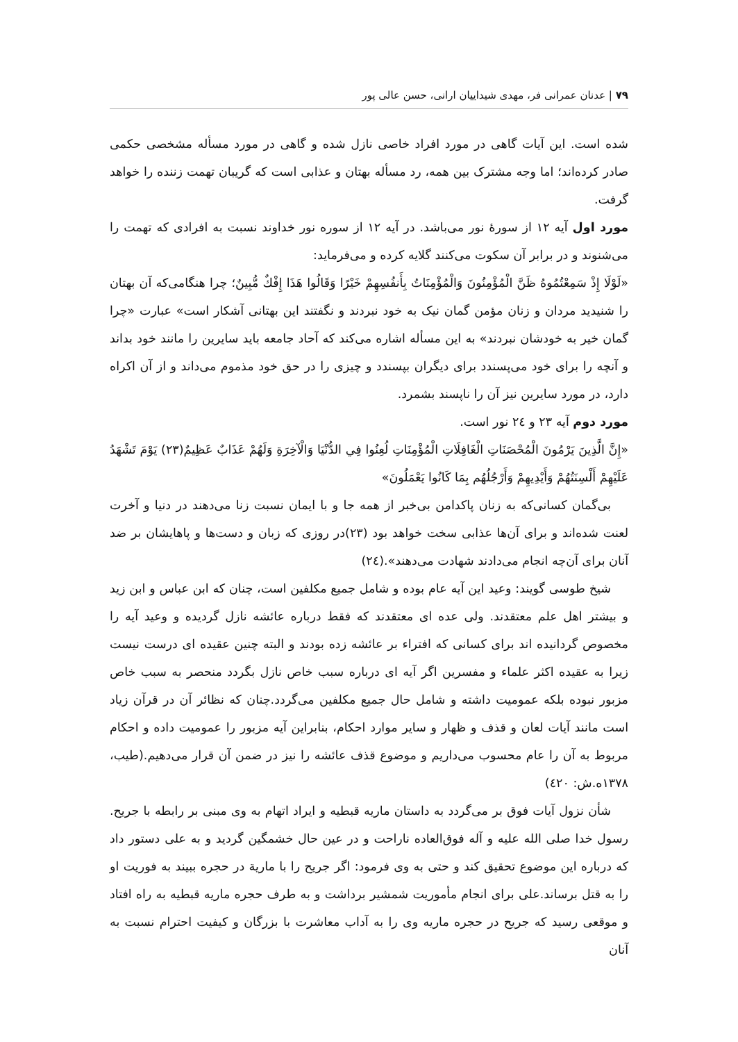۷۹ | عدنان عمرانی فر، مهدی شیداییان ارانی، حسن عالی پور
شده است. این آیات گاهی در مورد افراد خاصی نازل شده و گاهی در مورد مسأله مشخصی حکمی صادر کرده‌اند؛ اما وجه مشترک بین همه، رد مسأله بهتان و عذابی است که گریبان تهمت زننده را خواهد گرفت.
مورد اول آیه ۱۲ از سورهٔ نور می‌باشد. در آیه ۱۲ از سوره نور خداوند نسبت به افرادی که تهمت را می‌شنوند و در برابر آن سکوت می‌کنند گلایه کرده و می‌فرماید:
«لَوْلَا إِذْ سَمِعْتُمُوهُ ظَنَّ الْمُؤْمِنُونَ وَالْمُؤْمِنَاتُ بِأَنفُسِهِمْ خَيْرًا وَقَالُوا هَذَا إِفْكٌ مُّبِينٌ؛ چرا هنگامی‌که آن بهتان را شنیدید مردان و زنان مؤمن گمان نیک به خود نبردند و نگفتند این بهتانی آشکار است» عبارت «چرا گمان خیر به خودشان نبردند» به این مسأله اشاره می‌کند که آحاد جامعه باید سایرین را مانند خود بداند و آنچه را برای خود می‌پسندد برای دیگران بپسندد و چیزی را در حق خود مذموم می‌داند و از آن اکراه دارد، در مورد سایرین نیز آن را ناپسند بشمرد.
مورد دوم آیه ۲۳ و ۲٤ نور است.
«إِنَّ الَّذِينَ يَرْمُونَ الْمُحْصَنَاتِ الْغَافِلَاتِ الْمُؤْمِنَاتِ لُعِنُوا فِي الدُّنْيَا وَالْآخِرَةِ وَلَهُمْ عَذَابٌ عَظِيمٌ(۲۳) يَوْمَ تَشْهَدُ عَلَيْهِمْ أَلْسِنَتُهُمْ وَأَيْدِيهِمْ وَأَرْجُلُهُم بِمَا كَانُوا يَعْمَلُونَ»
بی‌گمان کسانی‌که به زنان پاکدامن بی‌خبر از همه جا و با ایمان نسبت زنا می‌دهند در دنیا و آخرت لعنت شده‌اند و برای آن‌ها عذابی سخت خواهد بود (۲۳)در روزی که زبان و دست‌ها و پاهایشان بر ضد آنان برای آن‌چه انجام می‌دادند شهادت می‌دهند».(۲٤)
شیخ طوسی گویند: وعید این آیه عام بوده و شامل جمیع مکلفین است، چنان که ابن عباس و ابن زید و بیشتر اهل علم معتقدند. ولی عده ای معتقدند که فقط درباره عائشه نازل گردیده و وعید آیه را مخصوص گردانیده اند برای کسانی که افتراء بر عائشه زده بودند و البته چنین عقیده ای درست نیست زیرا به عقیده اکثر علماء و مفسرین اگر آیه ای درباره سبب خاص نازل بگردد منحصر به سبب خاص مزبور نبوده بلکه عمومیت داشته و شامل حال جمیع مکلفین می‌گردد.چنان که نظائر آن در قرآن زیاد است مانند آیات لعان و قذف و ظهار و سایر موارد احکام، بنابراین آیه مزبور را عمومیت داده و احکام مربوط به آن را عام محسوب می‌داریم و موضوع قذف عائشه را نیز در ضمن آن قرار می‌دهیم.(طیب، ۱۳۷۸ه.ش: ٤۲۰)
شأن نزول آیات فوق بر می‌گردد به داستان ماریه قبطیه و ایراد اتهام به وی مبنی بر رابطه با جریح. رسول خدا صلی الله علیه و آله فوق‌العاده ناراحت و در عین حال خشمگین گردید و به علی دستور داد که درباره این موضوع تحقیق کند و حتی به وی فرمود: اگر جریح را با ماریة در حجره ببیند به فوریت او را به قتل برساند.علی برای انجام مأموریت شمشیر برداشت و به طرف حجره ماریه قبطیه به راه افتاد و موقعی رسید که جریح در حجره ماریه وی را به آداب معاشرت با بزرگان و کیفیت احترام نسبت به آنان